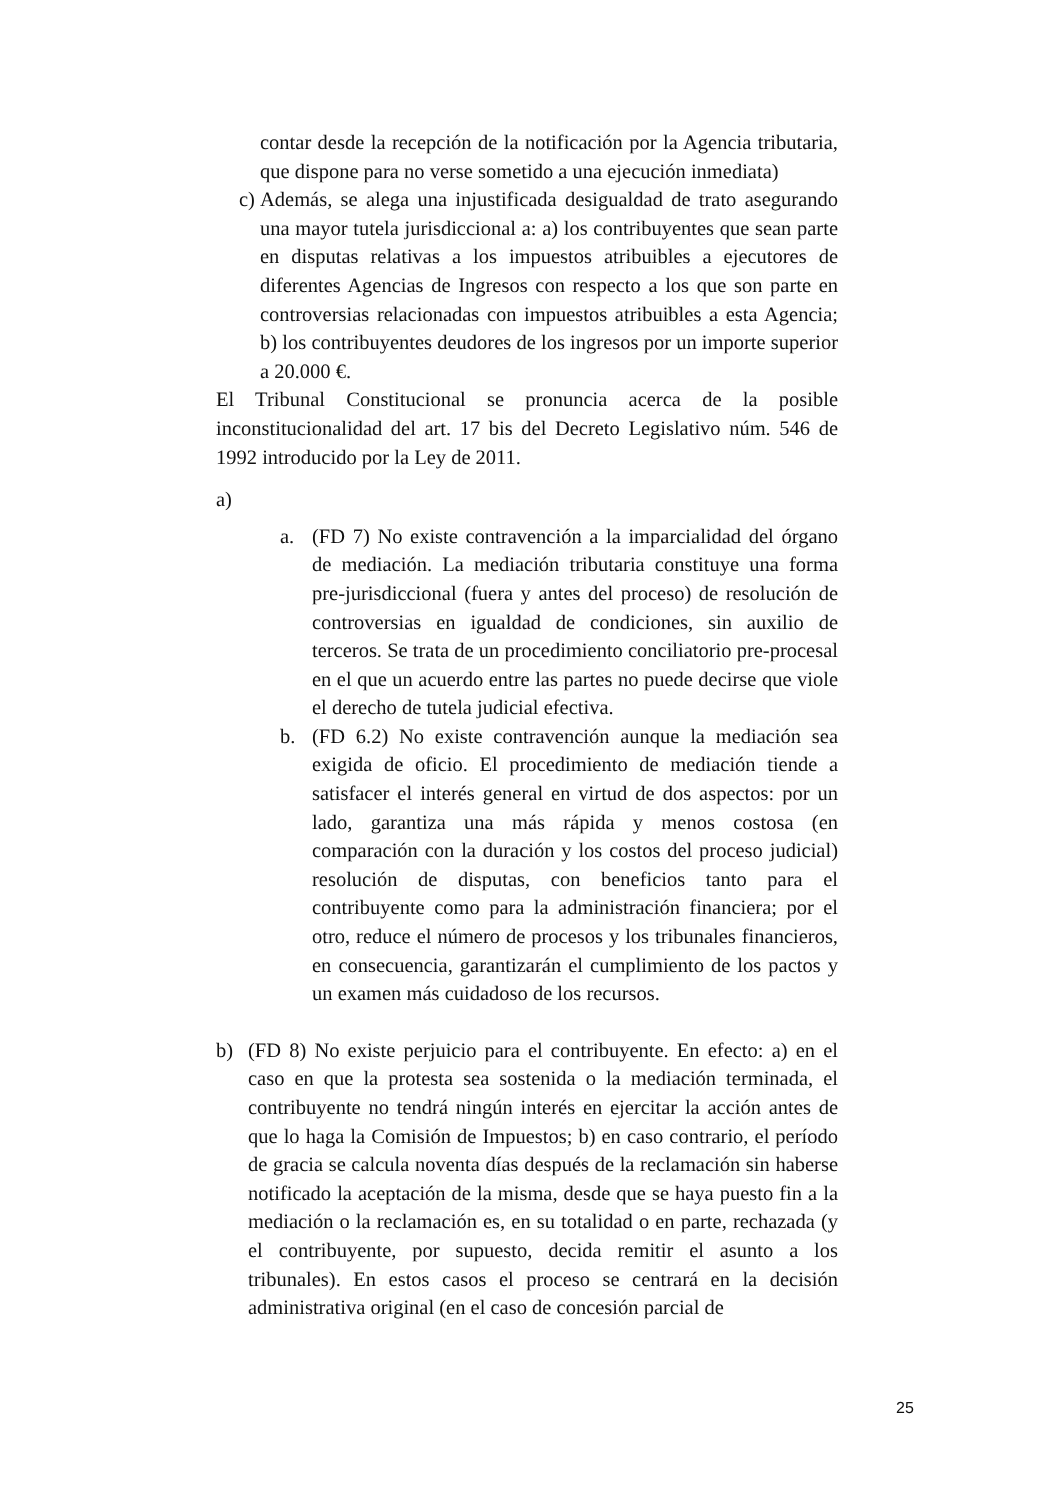contar desde la recepción de la notificación por la Agencia tributaria, que dispone para no verse sometido a una ejecución inmediata)
c) Además, se alega una injustificada desigualdad de trato asegurando una mayor tutela jurisdiccional a: a) los contribuyentes que sean parte en disputas relativas a los impuestos atribuibles a ejecutores de diferentes Agencias de Ingresos con respecto a los que son parte en controversias relacionadas con impuestos atribuibles a esta Agencia; b) los contribuyentes deudores de los ingresos por un importe superior a 20.000 €.
El Tribunal Constitucional se pronuncia acerca de la posible inconstitucionalidad del art. 17 bis del Decreto Legislativo núm. 546 de 1992 introducido por la Ley de 2011.
a)
a. (FD 7) No existe contravención a la imparcialidad del órgano de mediación. La mediación tributaria constituye una forma pre-jurisdiccional (fuera y antes del proceso) de resolución de controversias en igualdad de condiciones, sin auxilio de terceros. Se trata de un procedimiento conciliatorio pre-procesal en el que un acuerdo entre las partes no puede decirse que viole el derecho de tutela judicial efectiva.
b. (FD 6.2) No existe contravención aunque la mediación sea exigida de oficio. El procedimiento de mediación tiende a satisfacer el interés general en virtud de dos aspectos: por un lado, garantiza una más rápida y menos costosa (en comparación con la duración y los costos del proceso judicial) resolución de disputas, con beneficios tanto para el contribuyente como para la administración financiera; por el otro, reduce el número de procesos y los tribunales financieros, en consecuencia, garantizarán el cumplimiento de los pactos y un examen más cuidadoso de los recursos.
b) (FD 8) No existe perjuicio para el contribuyente. En efecto: a) en el caso en que la protesta sea sostenida o la mediación terminada, el contribuyente no tendrá ningún interés en ejercitar la acción antes de que lo haga la Comisión de Impuestos; b) en caso contrario, el período de gracia se calcula noventa días después de la reclamación sin haberse notificado la aceptación de la misma, desde que se haya puesto fin a la mediación o la reclamación es, en su totalidad o en parte, rechazada (y el contribuyente, por supuesto, decida remitir el asunto a los tribunales). En estos casos el proceso se centrará en la decisión administrativa original (en el caso de concesión parcial de
25